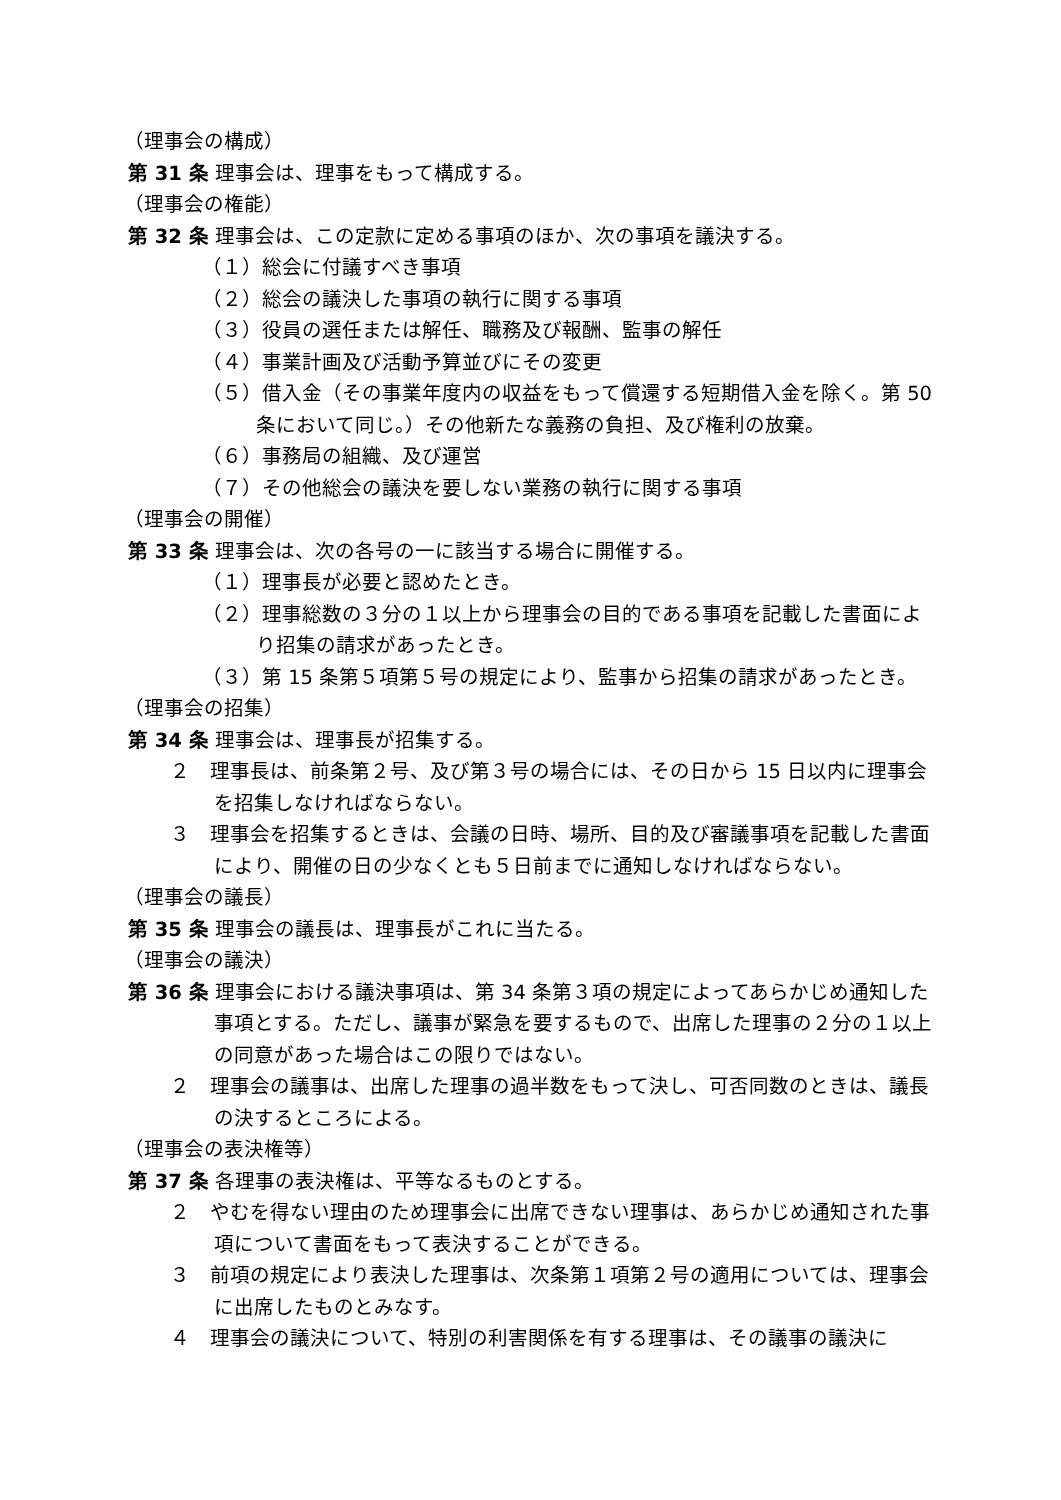（理事会の構成）
第 31 条 理事会は、理事をもって構成する。
（理事会の権能）
第 32 条 理事会は、この定款に定める事項のほか、次の事項を議決する。
（１）総会に付議すべき事項
（２）総会の議決した事項の執行に関する事項
（３）役員の選任または解任、職務及び報酬、監事の解任
（４）事業計画及び活動予算並びにその変更
（５）借入金（その事業年度内の収益をもって償還する短期借入金を除く。第 50 条において同じ。）その他新たな義務の負担、及び権利の放棄。
（６）事務局の組織、及び運営
（７）その他総会の議決を要しない業務の執行に関する事項
（理事会の開催）
第 33 条 理事会は、次の各号の一に該当する場合に開催する。
（１）理事長が必要と認めたとき。
（２）理事総数の３分の１以上から理事会の目的である事項を記載した書面により招集の請求があったとき。
（３）第 15 条第５項第５号の規定により、監事から招集の請求があったとき。
（理事会の招集）
第 34 条 理事会は、理事長が招集する。
２　理事長は、前条第２号、及び第３号の場合には、その日から 15 日以内に理事会を招集しなければならない。
３　理事会を招集するときは、会議の日時、場所、目的及び審議事項を記載した書面により、開催の日の少なくとも５日前までに通知しなければならない。
（理事会の議長）
第 35 条 理事会の議長は、理事長がこれに当たる。
（理事会の議決）
第 36 条 理事会における議決事項は、第 34 条第３項の規定によってあらかじめ通知した事項とする。ただし、議事が緊急を要するもので、出席した理事の２分の１以上の同意があった場合はこの限りではない。
２　理事会の議事は、出席した理事の過半数をもって決し、可否同数のときは、議長の決するところによる。
（理事会の表決権等）
第 37 条 各理事の表決権は、平等なるものとする。
２　やむを得ない理由のため理事会に出席できない理事は、あらかじめ通知された事項について書面をもって表決することができる。
３　前項の規定により表決した理事は、次条第１項第２号の適用については、理事会に出席したものとみなす。
４　理事会の議決について、特別の利害関係を有する理事は、その議事の議決に